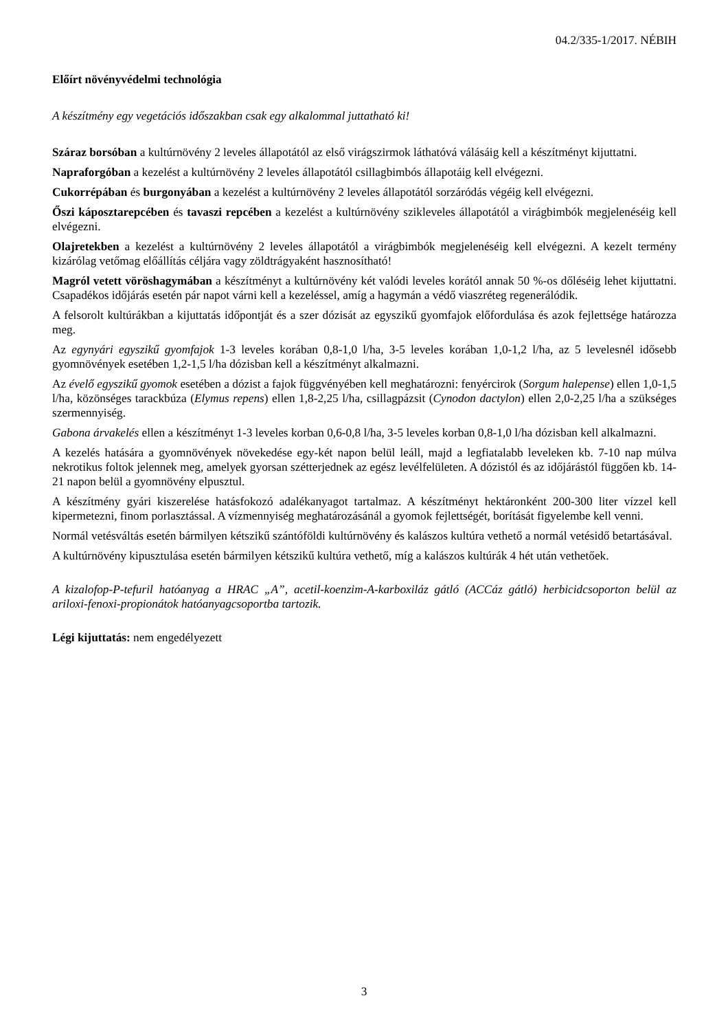04.2/335-1/2017. NÉBIH
Előírt növényvédelmi technológia
A készítmény egy vegetációs időszakban csak egy alkalommal juttatható ki!
Száraz borsóban a kultúrnövény 2 leveles állapotától az első virágszirmok láthatóvá válásáig kell a készítményt kijuttatni.
Napraforgóban a kezelést a kultúrnövény 2 leveles állapotától csillagbimbós állapotáig kell elvégezni.
Cukorrépában és burgonyában a kezelést a kultúrnövény 2 leveles állapotától sorzáródás végéig kell elvégezni.
Őszi káposztarepcében és tavaszi repcében a kezelést a kultúrnövény szikleveles állapotától a virágbimbók megjelenéséig kell elvégezni.
Olajretekben a kezelést a kultúrnövény 2 leveles állapotától a virágbimbók megjelenéséig kell elvégezni. A kezelt termény kizárólag vetőmag előállítás céljára vagy zöldtrágyaként hasznosítható!
Magról vetett vöröshagymában a készítményt a kultúrnövény két valódi leveles korától annak 50 %-os dőléséig lehet kijuttatni. Csapadékos időjárás esetén pár napot várni kell a kezeléssel, amíg a hagymán a védő viaszréteg regenerálódik.
A felsorolt kultúrákban a kijuttatás időpontját és a szer dózisát az egyszikű gyomfajok előfordulása és azok fejlettsége határozza meg.
Az egynyári egyszikű gyomfajok 1-3 leveles korában 0,8-1,0 l/ha, 3-5 leveles korában 1,0-1,2 l/ha, az 5 levelesnél idősebb gyomnövények esetében 1,2-1,5 l/ha dózisban kell a készítményt alkalmazni.
Az évelő egyszikű gyomok esetében a dózist a fajok függvényében kell meghatározni: fenyércirok (Sorgum halepense) ellen 1,0-1,5 l/ha, közönséges tarackbúza (Elymus repens) ellen 1,8-2,25 l/ha, csillagpázsit (Cynodon dactylon) ellen 2,0-2,25 l/ha a szükséges szermennyiség.
Gabona árvakelés ellen a készítményt 1-3 leveles korban 0,6-0,8 l/ha, 3-5 leveles korban 0,8-1,0 l/ha dózisban kell alkalmazni.
A kezelés hatására a gyomnövények növekedése egy-két napon belül leáll, majd a legfiatalabb leveleken kb. 7-10 nap múlva nekrotikus foltok jelennek meg, amelyek gyorsan szétterjednek az egész levélfelületen. A dózistól és az időjárástól függően kb. 14-21 napon belül a gyomnövény elpusztul.
A készítmény gyári kiszerelése hatásfokozó adalékanyagot tartalmaz. A készítményt hektáronként 200-300 liter vízzel kell kipermetezni, finom porlasztással. A vízmennyiség meghatározásánál a gyomok fejlettségét, borítását figyelembe kell venni.
Normál vetésváltás esetén bármilyen kétszikű szántóföldi kultúrnövény és kalászos kultúra vethető a normál vetésidő betartásával.
A kultúrnövény kipusztulása esetén bármilyen kétszikű kultúra vethető, míg a kalászos kultúrák 4 hét után vethetőek.
A kizalofop-P-tefuril hatóanyag a HRAC „A”, acetil-koenzim-A-karboxiláz gátló (ACCáz gátló) herbicidcsoporton belül az ariloxi-fenoxi-propionátok hatóanyagcsoportba tartozik.
Légi kijuttatás: nem engedélyezett
3